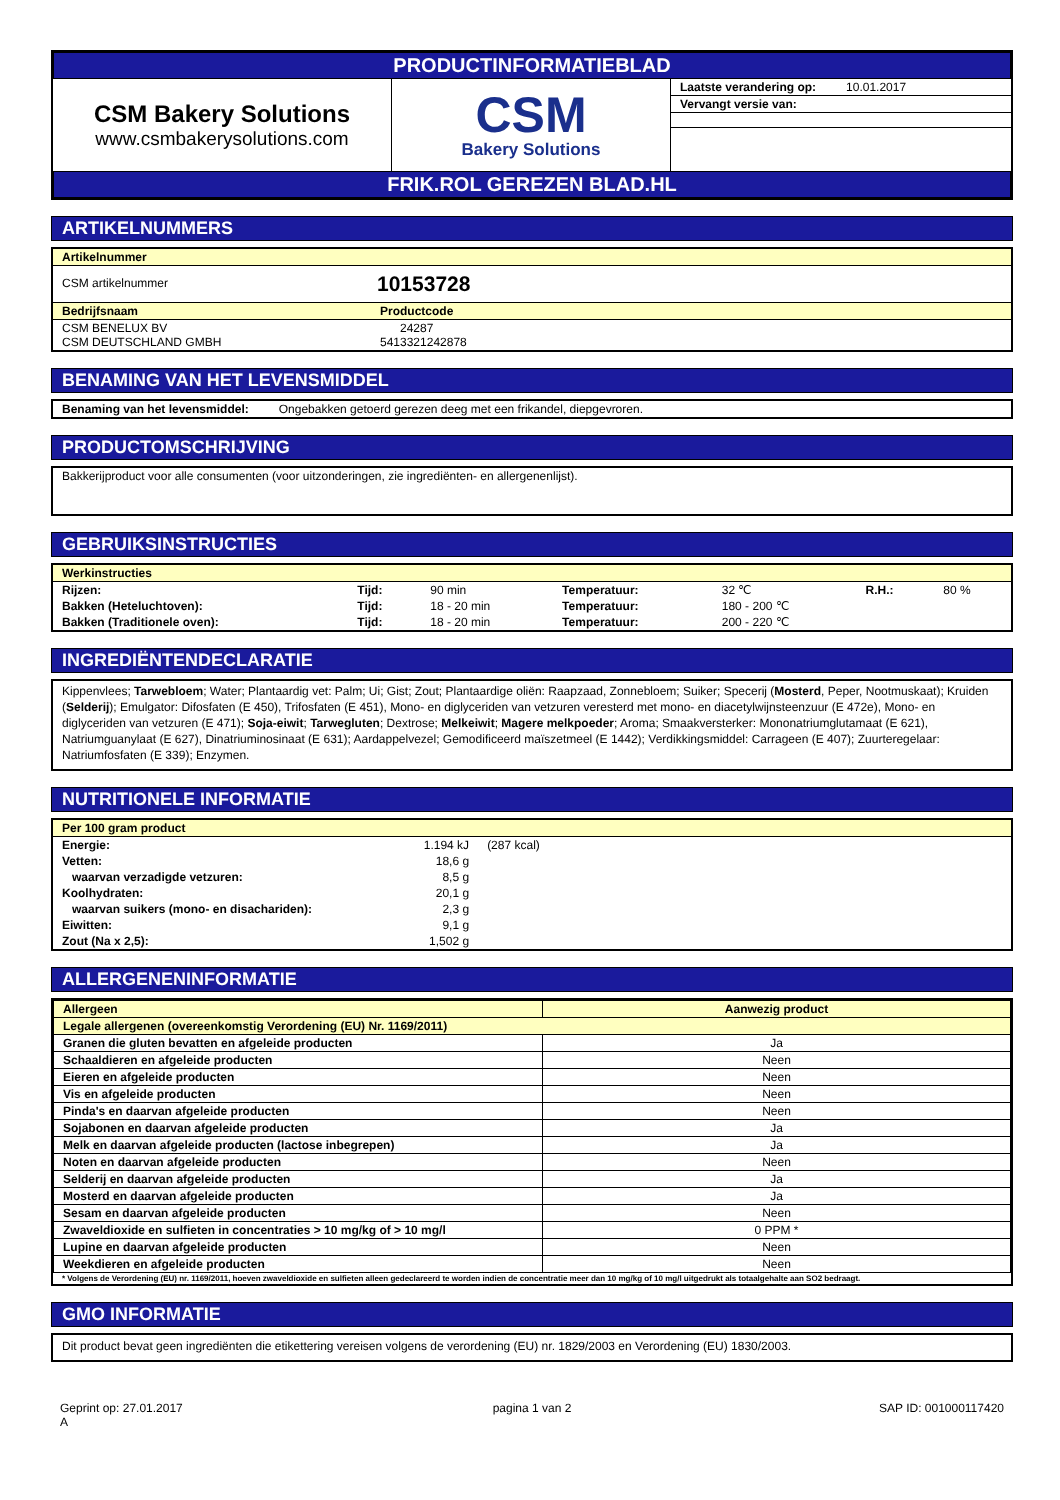PRODUCTINFORMATIEBLAD
| CSM Bakery Solutions www.csmbakerysolutions.com | CSM Bakery Solutions | / Laatste verandering op: 10.01.2017 / / Vervangt versie van: / |
FRIK.ROL GEREZEN BLAD.HL
ARTIKELNUMMERS
Artikelnummer
| CSM artikelnummer | 10153728 |
| Bedrijfsnaam | Productcode |
| --- | --- |
| CSM BENELUX BV CSM DEUTSCHLAND GMBH | 24287 5413321242878 |
BENAMING VAN HET LEVENSMIDDEL
Benaming van het levensmiddel: Ongebakken getoerd gerezen deeg met een frikandel, diepgevroren.
PRODUCTOMSCHRIJVING
Bakkerijproduct voor alle consumenten (voor uitzonderingen, zie ingrediënten- en allergenenlijst).
GEBRUIKSINSTRUCTIES
Werkinstructies
| Rijzen: | Tijd: | 90 min | Temperatuur: | 32 ℃ | R.H.: | 80 % |
| Bakken (Heteluchtoven): | Tijd: | 18 - 20 min | Temperatuur: | 180 - 200 ℃ | | |
| Bakken (Traditionele oven): | Tijd: | 18 - 20 min | Temperatuur: | 200 - 220 ℃ | | |
INGREDIËNTENDECLARATIE
Kippenvlees; Tarwebloem; Water; Plantaardig vet: Palm; Ui; Gist; Zout; Plantaardige oliën: Raapzaad, Zonnebloem; Suiker; Specerij (Mosterd, Peper, Nootmuskaat); Kruiden (Selderij); Emulgator: Difosfaten (E 450), Trifosfaten (E 451), Mono- en diglyceriden van vetzuren veresterd met mono- en diacetylwijnsteenzuur (E 472e), Mono- en diglyceriden van vetzuren (E 471); Soja-eiwit; Tarwegluten; Dextrose; Melkeiwit; Magere melkpoeder; Aroma; Smaakversterker: Mononatriumglutamaat (E 621), Natriumguanylaat (E 627), Dinatriuminosinaat (E 631); Aardappelvezel; Gemodificeerd maïszetmeel (E 1442); Verdikkingsmiddel: Carrageen (E 407); Zuurteregelaar: Natriumfosfaten (E 339); Enzymen.
NUTRITIONELE INFORMATIE
Per 100 gram product
| Energie: | 1.194 kJ | (287 kcal) |
| Vetten: | 18,6 g | |
| waarvan verzadigde vetzuren: | 8,5 g | |
| Koolhydraten: | 20,1 g | |
| waarvan suikers (mono- en disachariden): | 2,3 g | |
| Eiwitten: | 9,1 g | |
| Zout (Na x 2,5): | 1,502 g | |
ALLERGENENINFORMATIE
| Allergeen | Aanwezig product |
| Legale allergenen (overeenkomstig Verordening (EU) Nr. 1169/2011) | |
| Granen die gluten bevatten en afgeleide producten | Ja |
| Schaaldieren en afgeleide producten | Neen |
| Eieren en afgeleide producten | Neen |
| Vis en afgeleide producten | Neen |
| Pinda's en daarvan afgeleide producten | Neen |
| Sojabonen en daarvan afgeleide producten | Ja |
| Melk en daarvan afgeleide producten (lactose inbegrepen) | Ja |
| Noten en daarvan afgeleide producten | Neen |
| Selderij en daarvan afgeleide producten | Ja |
| Mosterd en daarvan afgeleide producten | Ja |
| Sesam en daarvan afgeleide producten | Neen |
| Zwaveldioxide en sulfieten in concentraties > 10 mg/kg of > 10 mg/l | 0 PPM * |
| Lupine en daarvan afgeleide producten | Neen |
| Weekdieren en afgeleide producten | Neen |
* Volgens de Verordening (EU) nr. 1169/2011, hoeven zwaveldioxide en sulfieten alleen gedeclareerd te worden indien de concentratie meer dan 10 mg/kg of 10 mg/l uitgedrukt als totaalgehalte aan SO2 bedraagt.
GMO INFORMATIE
Dit product bevat geen ingrediënten die etikettering vereisen volgens de verordening (EU) nr. 1829/2003 en Verordening (EU) 1830/2003.
| Geprint op: 27.01.2017 A | pagina 1 van 2 | SAP ID: 001000117420 |